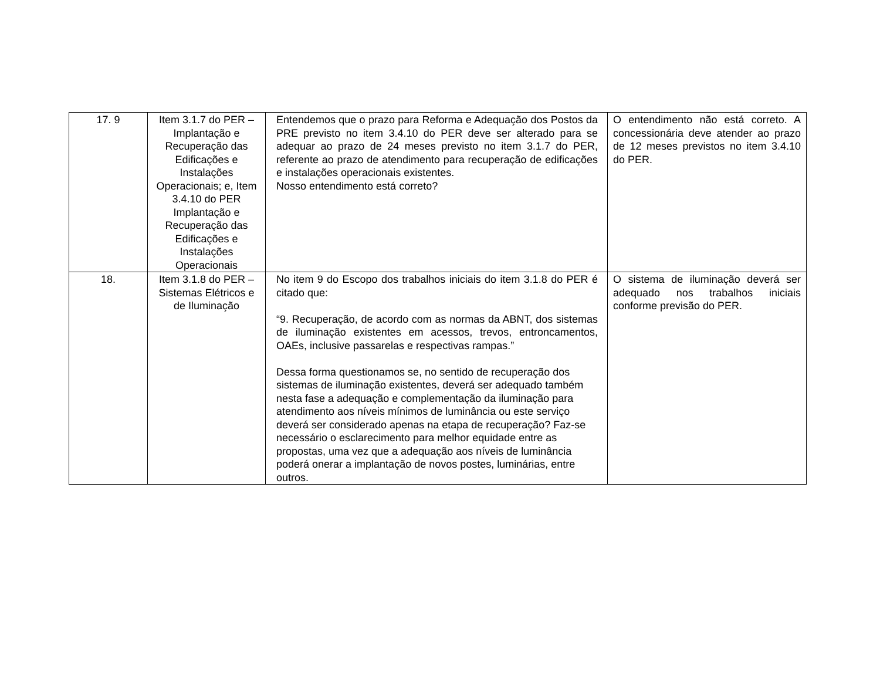| 17. 9 | Item 3.1.7 do PER – Implantação e Recuperação das Edificações e Instalações Operacionais; e, Item 3.4.10 do PER Implantação e Recuperação das Edificações e Instalações Operacionais | Entendemos que o prazo para Reforma e Adequação dos Postos da PRE previsto no item 3.4.10 do PER deve ser alterado para se adequar ao prazo de 24 meses previsto no item 3.1.7 do PER, referente ao prazo de atendimento para recuperação de edificações e instalações operacionais existentes. Nosso entendimento está correto? | O entendimento não está correto. A concessionária deve atender ao prazo de 12 meses previstos no item 3.4.10 do PER. |
| 18. | Item 3.1.8 do PER – Sistemas Elétricos e de Iluminação | No item 9 do Escopo dos trabalhos iniciais do item 3.1.8 do PER é citado que: “9. Recuperação, de acordo com as normas da ABNT, dos sistemas de iluminação existentes em acessos, trevos, entroncamentos, OAEs, inclusive passarelas e respectivas rampas.” Dessa forma questionamos se, no sentido de recuperação dos sistemas de iluminação existentes, deverá ser adequado também nesta fase a adequação e complementação da iluminação para atendimento aos níveis mínimos de luminância ou este serviço deverá ser considerado apenas na etapa de recuperação? Faz-se necessário o esclarecimento para melhor equidade entre as propostas, uma vez que a adequação aos níveis de luminância poderá onerar a implantação de novos postes, luminárias, entre outros. | O sistema de iluminação deverá ser adequado nos trabalhos iniciais conforme previsão do PER. |